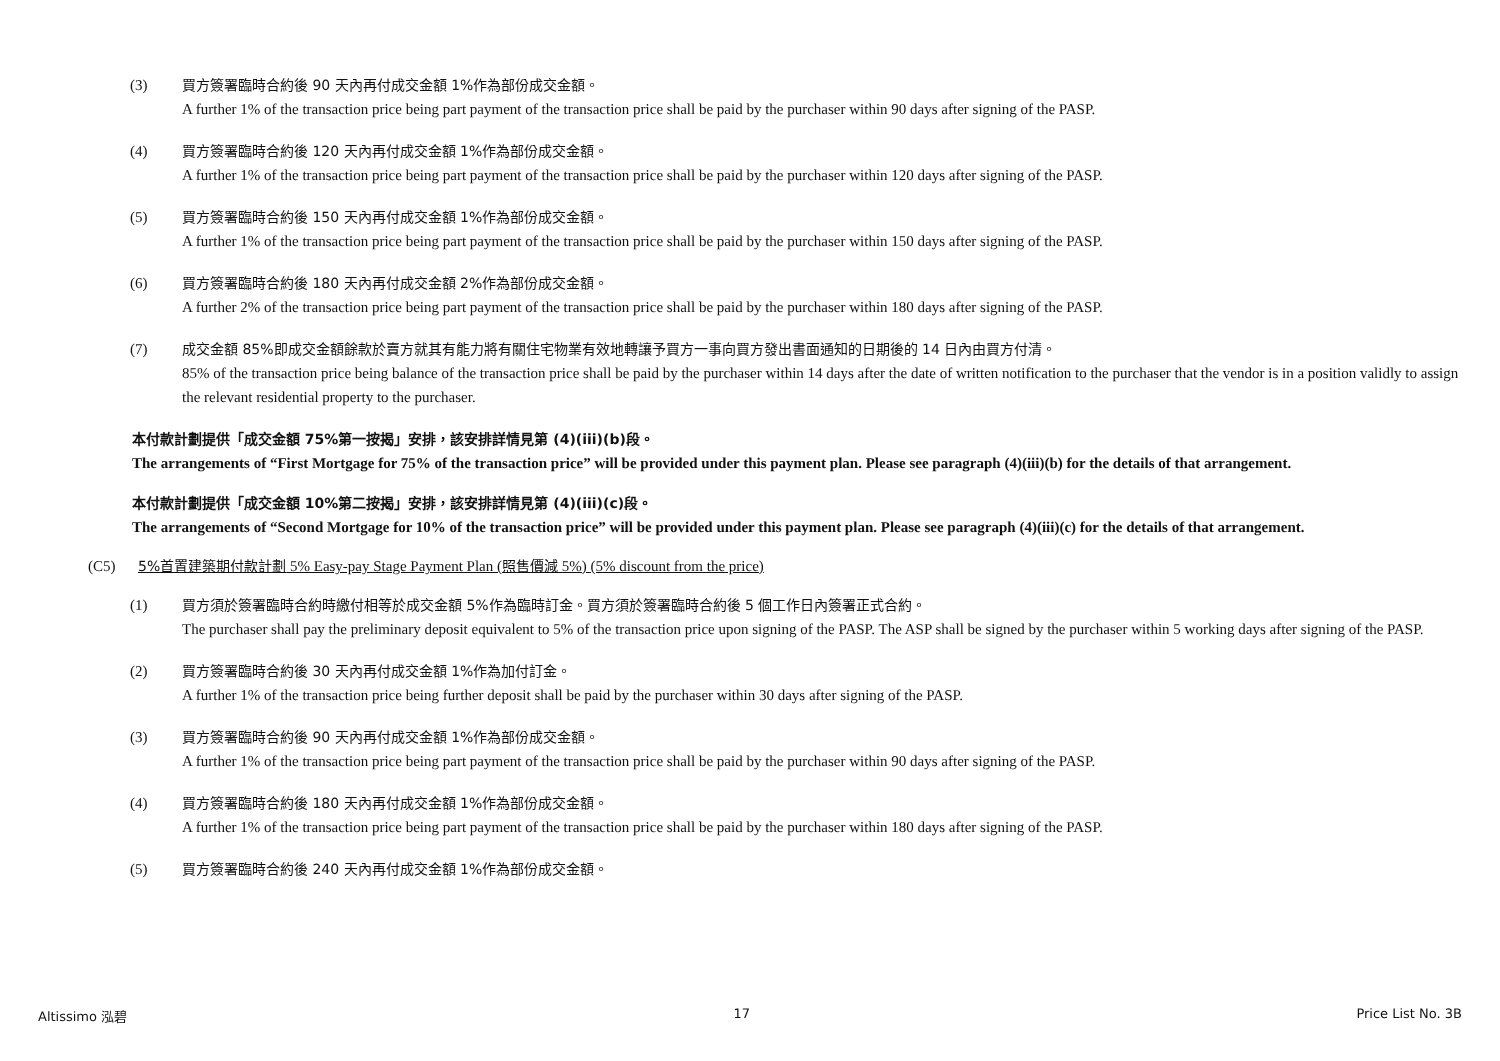(3) 買方簽署臨時合約後 90 天內再付成交金額 1%作為部份成交金額。
A further 1% of the transaction price being part payment of the transaction price shall be paid by the purchaser within 90 days after signing of the PASP.
(4) 買方簽署臨時合約後 120 天內再付成交金額 1%作為部份成交金額。
A further 1% of the transaction price being part payment of the transaction price shall be paid by the purchaser within 120 days after signing of the PASP.
(5) 買方簽署臨時合約後 150 天內再付成交金額 1%作為部份成交金額。
A further 1% of the transaction price being part payment of the transaction price shall be paid by the purchaser within 150 days after signing of the PASP.
(6) 買方簽署臨時合約後 180 天內再付成交金額 2%作為部份成交金額。
A further 2% of the transaction price being part payment of the transaction price shall be paid by the purchaser within 180 days after signing of the PASP.
(7) 成交金額 85%即成交金額餘款於賣方就其有能力將有關住宅物業有效地轉讓予買方一事向買方發出書面通知的日期後的 14 日內由買方付清。
85% of the transaction price being balance of the transaction price shall be paid by the purchaser within 14 days after the date of written notification to the purchaser that the vendor is in a position validly to assign the relevant residential property to the purchaser.
本付款計劃提供「成交金額 75%第一按揭」安排，該安排詳情見第 (4)(iii)(b)段。
The arrangements of “First Mortgage for 75% of the transaction price” will be provided under this payment plan. Please see paragraph (4)(iii)(b) for the details of that arrangement.
本付款計劃提供「成交金額 10%第二按揭」安排，該安排詳情見第 (4)(iii)(c)段。
The arrangements of “Second Mortgage for 10% of the transaction price” will be provided under this payment plan. Please see paragraph (4)(iii)(c) for the details of that arrangement.
(C5) 5%首置建築期付款計劃 5% Easy-pay Stage Payment Plan (照售價減 5%) (5% discount from the price)
(1) 買方須於簽署臨時合約時繳付相等於成交金額 5%作為臨時訂金。買方須於簽署臨時合約後 5 個工作日內簽署正式合約。
The purchaser shall pay the preliminary deposit equivalent to 5% of the transaction price upon signing of the PASP. The ASP shall be signed by the purchaser within 5 working days after signing of the PASP.
(2) 買方簽署臨時合約後 30 天內再付成交金額 1%作為加付訂金。
A further 1% of the transaction price being further deposit shall be paid by the purchaser within 30 days after signing of the PASP.
(3) 買方簽署臨時合約後 90 天內再付成交金額 1%作為部份成交金額。
A further 1% of the transaction price being part payment of the transaction price shall be paid by the purchaser within 90 days after signing of the PASP.
(4) 買方簽署臨時合約後 180 天內再付成交金額 1%作為部份成交金額。
A further 1% of the transaction price being part payment of the transaction price shall be paid by the purchaser within 180 days after signing of the PASP.
(5) 買方簽署臨時合約後 240 天內再付成交金額 1%作為部份成交金額。
Altissimo 泓碧 17 Price List No. 3B